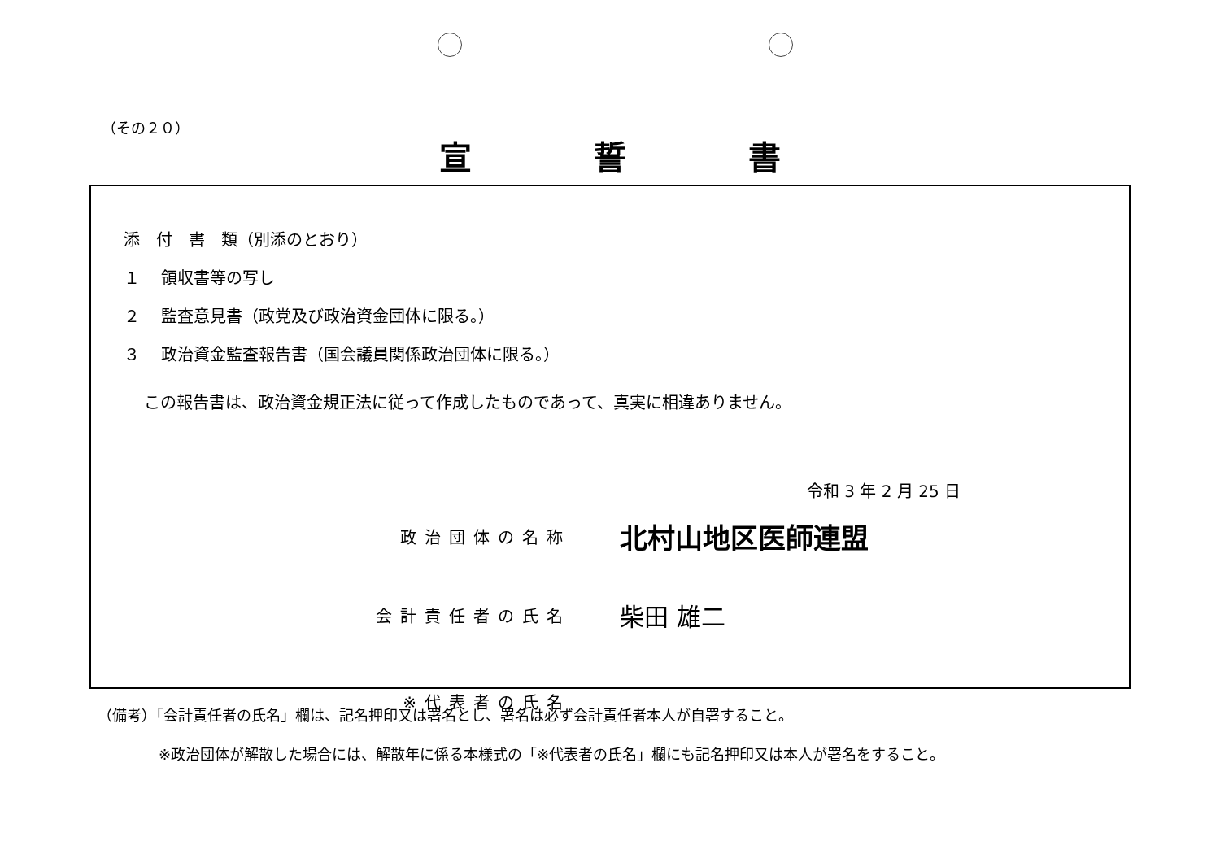（その２０）
宣誓書
添　付　書　類（別添のとおり）
１　 領収書等の写し
２　 監査意見書（政党及び政治資金団体に限る。）
３　 政治資金監査報告書（国会議員関係政治団体に限る。）
この報告書は、政治資金規正法に従って作成したものであって、真実に相違ありません。
令和 3 年 2 月 25 日
政治団体の名称 北村山地区医師連盟
会計責任者の氏名 柴田 雄二
※代表者の氏名
（備考）「会計責任者の氏名」欄は、記名押印又は署名とし、署名は必ず会計責任者本人が自署すること。
※政治団体が解散した場合には、解散年に係る本様式の「※代表者の氏名」欄にも記名押印又は本人が署名をすること。